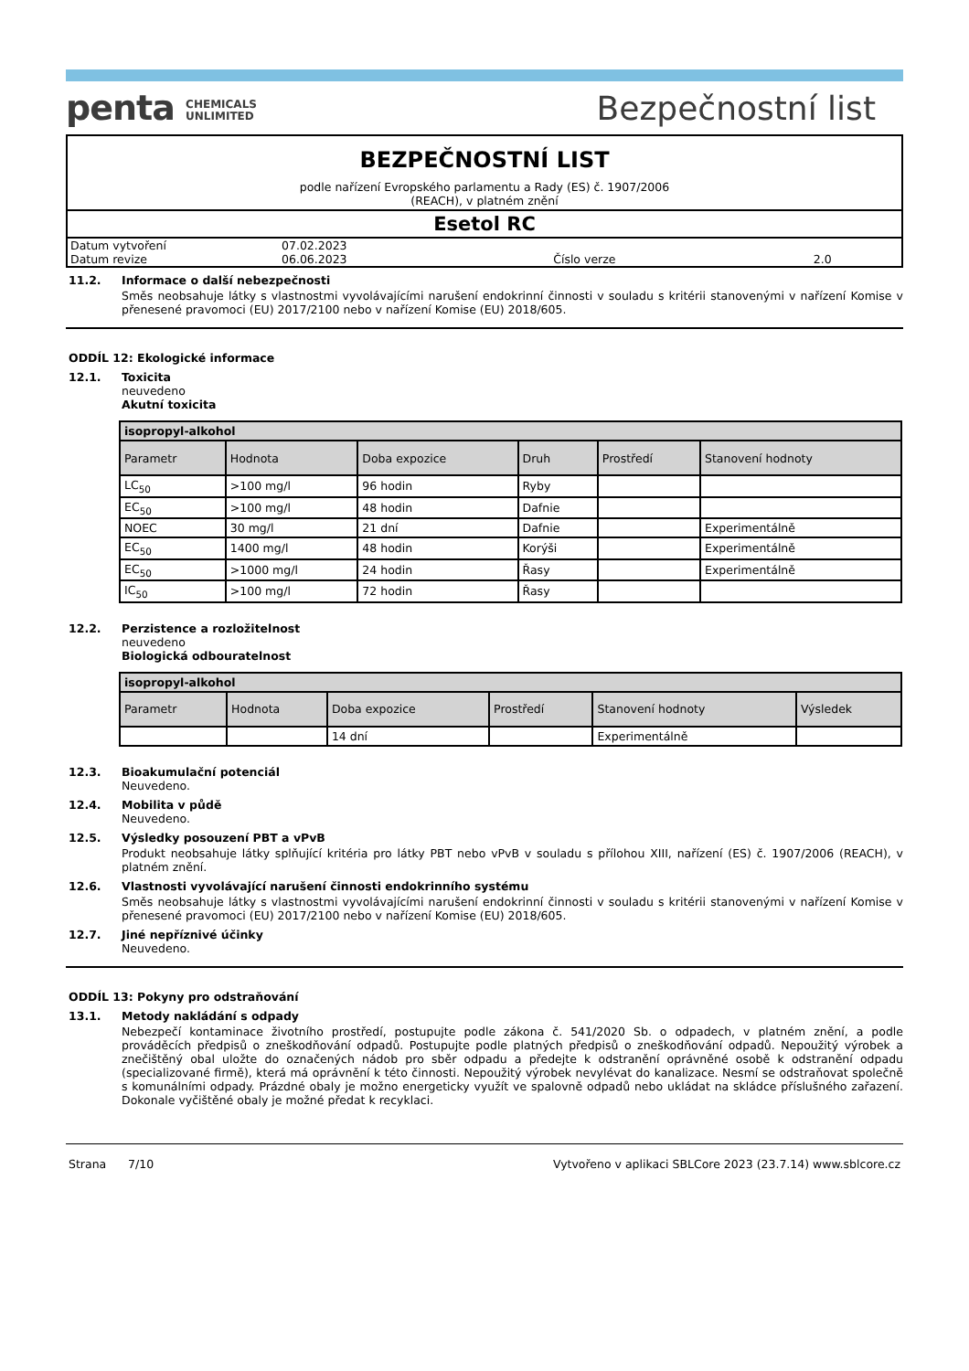penta CHEMICALS
UNLIMITED
Bezpečnostní list
BEZPEČNOSTNÍ LIST
podle nařízení Evropského parlamentu a Rady (ES) č. 1907/2006
(REACH), v platném znění
Esetol RC
| Datum vytvoření | 07.02.2023 | | |
| Datum revize | 06.06.2023 | Číslo verze | 2.0 |
11.2. Informace o další nebezpečnosti
Směs neobsahuje látky s vlastnostmi vyvolávajícími narušení endokrinní činnosti v souladu s kritérii stanovenými v nařízení Komise v přenesené pravomoci (EU) 2017/2100 nebo v nařízení Komise (EU) 2018/605.
ODDÍL 12: Ekologické informace
12.1. Toxicita
neuvedeno
Akutní toxicita
| isopropyl-alkohol | | | | | |
| --- | --- | --- | --- | --- | --- |
| Parametr | Hodnota | Doba expozice | Druh | Prostředí | Stanovení hodnoty |
| LC<sub>50</sub> | >100 mg/l | 96 hodin | Ryby | | |
| EC<sub>50</sub> | >100 mg/l | 48 hodin | Dafnie | | |
| NOEC | 30 mg/l | 21 dní | Dafnie | | Experimentálně |
| EC<sub>50</sub> | 1400 mg/l | 48 hodin | Korýši | | Experimentálně |
| EC<sub>50</sub> | >1000 mg/l | 24 hodin | Řasy | | Experimentálně |
| IC<sub>50</sub> | >100 mg/l | 72 hodin | Řasy | | |
12.2. Perzistence a rozložitelnost
neuvedeno
Biologická odbouratelnost
| isopropyl-alkohol | | | | | |
| --- | --- | --- | --- | --- | --- |
| Parametr | Hodnota | Doba expozice | Prostředí | Stanovení hodnoty | Výsledek |
| | | 14 dní | | Experimentálně | |
12.3. Bioakumulační potenciál
Neuvedeno.
12.4. Mobilita v půdě
Neuvedeno.
12.5. Výsledky posouzení PBT a vPvB
Produkt neobsahuje látky splňující kritéria pro látky PBT nebo vPvB v souladu s přílohou XIII, nařízení (ES) č. 1907/2006 (REACH), v platném znění.
12.6. Vlastnosti vyvolávající narušení činnosti endokrinního systému
Směs neobsahuje látky s vlastnostmi vyvolávajícími narušení endokrinní činnosti v souladu s kritérii stanovenými v nařízení Komise v přenesené pravomoci (EU) 2017/2100 nebo v nařízení Komise (EU) 2018/605.
12.7. Jiné nepříznivé účinky
Neuvedeno.
ODDÍL 13: Pokyny pro odstraňování
13.1. Metody nakládání s odpady
Nebezpečí kontaminace životního prostředí, postupujte podle zákona č. 541/2020 Sb. o odpadech, v platném znění, a podle prováděcích předpisů o zneškodňování odpadů. Postupujte podle platných předpisů o zneškodňování odpadů. Nepoužitý výrobek a znečištěný obal uložte do označených nádob pro sběr odpadu a předejte k odstranění oprávněné osobě k odstranění odpadu (specializované firmě), která má oprávnění k této činnosti. Nepoužitý výrobek nevylévat do kanalizace. Nesmí se odstraňovat společně s komunálními odpady. Prázdné obaly je možno energeticky využít ve spalovně odpadů nebo ukládat na skládce příslušného zařazení. Dokonale vyčištěné obaly je možné předat k recyklaci.
Strana 7/10 Vytvořeno v aplikaci SBLCore 2023 (23.7.14) www.sblcore.cz